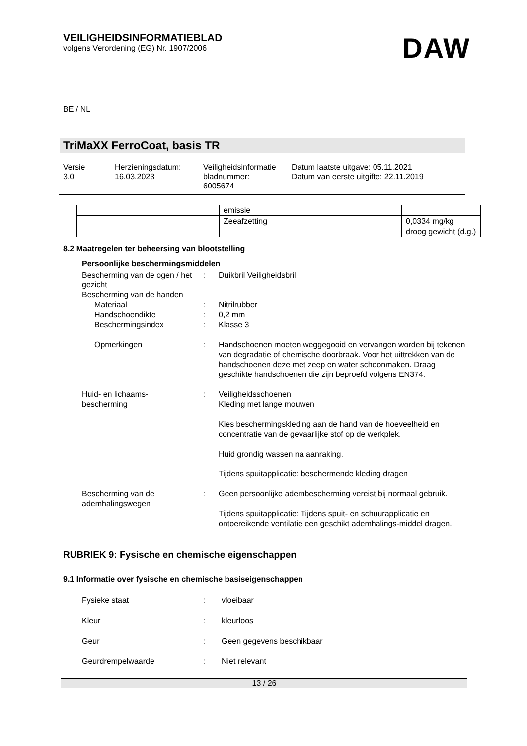VEILIGHEIDSINFORMATIEBLAD
volgens Verordening (EG) Nr. 1907/2006
DAW
BE / NL
TriMaXX FerroCoat, basis TR
Versie
3.0
Herzieningsdatum:
16.03.2023
Veiligheidsinformatie bladnummer:
6005674
Datum laatste uitgave: 05.11.2021
Datum van eerste uitgifte: 22.11.2019
| | emissie | |
| | Zeeafzetting | 0,0334 mg/kg droog gewicht (d.g.) |
8.2 Maatregelen ter beheersing van blootstelling
Persoonlijke beschermingsmiddelen
Bescherming van de ogen / het gezicht
:
Duikbril Veiligheidsbril
Bescherming van de handen
Materiaal
:
Nitrilrubber
Handschoendikte
:
0,2 mm
Beschermingsindex
:
Klasse 3
Opmerkingen
:
Handschoenen moeten weggegooid en vervangen worden bij tekenen van degradatie of chemische doorbraak. Voor het uittrekken van de handschoenen deze met zeep en water schoonmaken. Draag geschikte handschoenen die zijn beproefd volgens EN374.
Huid- en lichaams-
bescherming
:
Veiligheidsschoenen
Kleding met lange mouwen
Kies beschermingskleding aan de hand van de hoeveelheid en concentratie van de gevaarlijke stof op de werkplek.
Huid grondig wassen na aanraking.
Tijdens spuitapplicatie: beschermende kleding dragen
Bescherming van de ademhalingswegen
:
Geen persoonlijke adembescherming vereist bij normaal gebruik.
Tijdens spuitapplicatie: Tijdens spuit- en schuurapplicatie en ontoereikende ventilatie een geschikt ademhalings-middel dragen.
RUBRIEK 9: Fysische en chemische eigenschappen
9.1 Informatie over fysische en chemische basiseigenschappen
Fysieke staat
:
vloeibaar
Kleur
:
kleurloos
Geur
:
Geen gegevens beschikbaar
Geurdrempelwaarde
:
Niet relevant
13 / 26